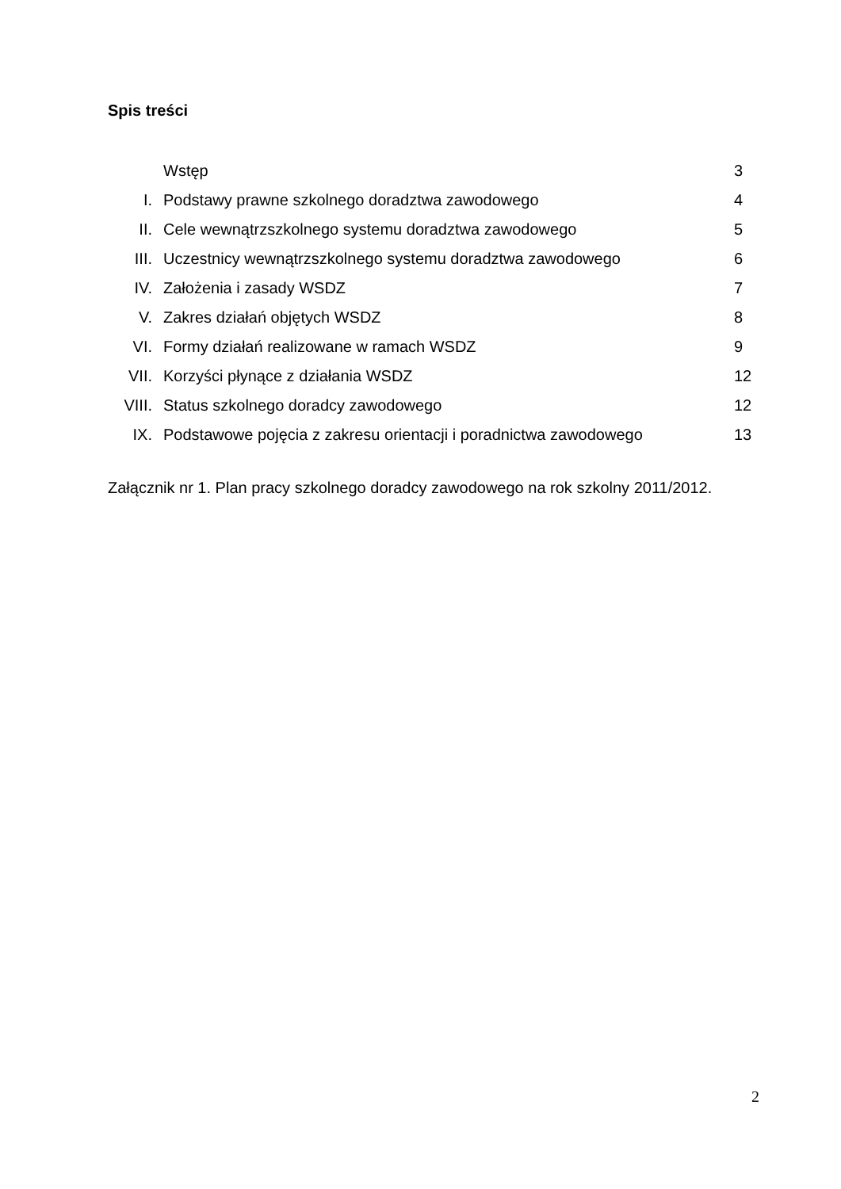Spis treści
| | Wstęp | 3 |
| I. | Podstawy prawne szkolnego doradztwa zawodowego | 4 |
| II. | Cele wewnątrzszkolnego systemu doradztwa zawodowego | 5 |
| III. | Uczestnicy wewnątrzszkolnego systemu doradztwa zawodowego | 6 |
| IV. | Założenia i zasady WSDZ | 7 |
| V. | Zakres działań objętych WSDZ | 8 |
| VI. | Formy działań realizowane w ramach WSDZ | 9 |
| VII. | Korzyści płynące z działania WSDZ | 12 |
| VIII. | Status szkolnego doradcy zawodowego | 12 |
| IX. | Podstawowe pojęcia z zakresu orientacji i poradnictwa zawodowego | 13 |
Załącznik nr 1. Plan pracy szkolnego doradcy zawodowego na rok szkolny 2011/2012.
2